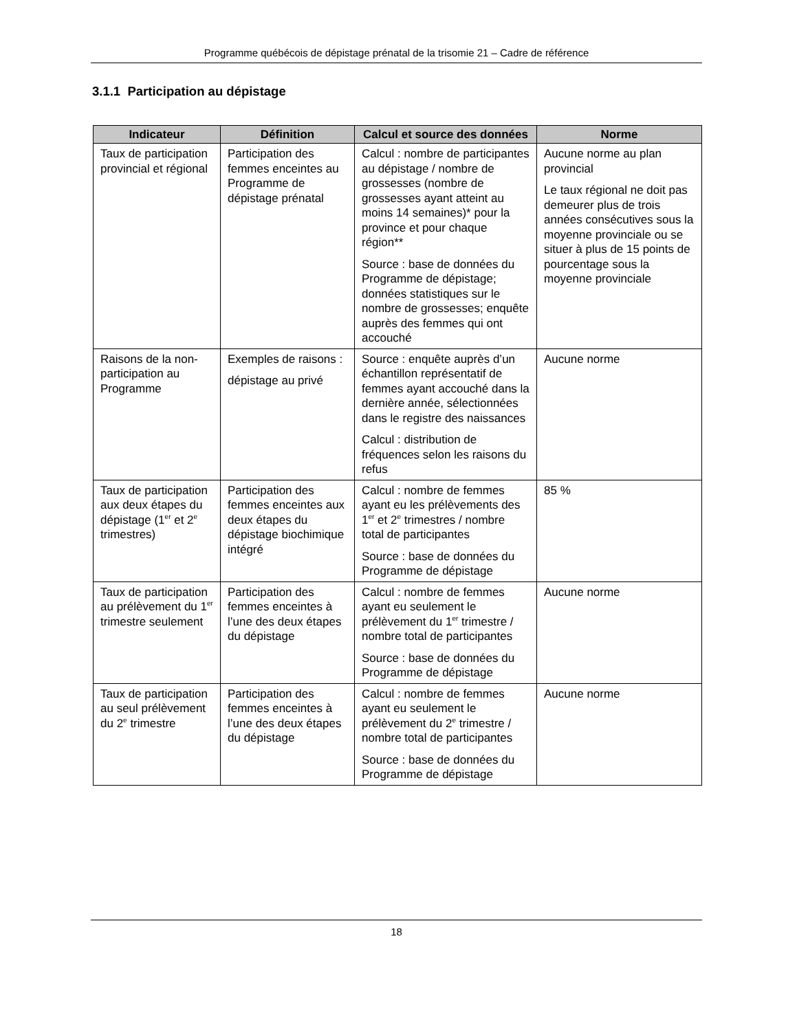Programme québécois de dépistage prénatal de la trisomie 21 – Cadre de référence
3.1.1 Participation au dépistage
| Indicateur | Définition | Calcul et source des données | Norme |
| --- | --- | --- | --- |
| Taux de participation provincial et régional | Participation des femmes enceintes au Programme de dépistage prénatal | Calcul : nombre de participantes au dépistage / nombre de grossesses (nombre de grossesses ayant atteint au moins 14 semaines)* pour la province et pour chaque région** Source : base de données du Programme de dépistage; données statistiques sur le nombre de grossesses; enquête auprès des femmes qui ont accouché | Aucune norme au plan provincial Le taux régional ne doit pas demeurer plus de trois années consécutives sous la moyenne provinciale ou se situer à plus de 15 points de pourcentage sous la moyenne provinciale |
| Raisons de la non-participation au Programme | Exemples de raisons : dépistage au privé | Source : enquête auprès d’un échantillon représentatif de femmes ayant accouché dans la dernière année, sélectionnées dans le registre des naissances Calcul : distribution de fréquences selon les raisons du refus | Aucune norme |
| Taux de participation aux deux étapes du dépistage (1<sup>er</sup> et 2<sup>e</sup> trimestres) | Participation des femmes enceintes aux deux étapes du dépistage biochimique intégré | Calcul : nombre de femmes ayant eu les prélèvements des 1<sup>er</sup> et 2<sup>e</sup> trimestres / nombre total de participantes Source : base de données du Programme de dépistage | 85 % |
| Taux de participation au prélèvement du 1<sup>er</sup> trimestre seulement | Participation des femmes enceintes à l’une des deux étapes du dépistage | Calcul : nombre de femmes ayant eu seulement le prélèvement du 1<sup>er</sup> trimestre / nombre total de participantes Source : base de données du Programme de dépistage | Aucune norme |
| Taux de participation au seul prélèvement du 2<sup>e</sup> trimestre | Participation des femmes enceintes à l’une des deux étapes du dépistage | Calcul : nombre de femmes ayant eu seulement le prélèvement du 2<sup>e</sup> trimestre / nombre total de participantes Source : base de données du Programme de dépistage | Aucune norme |
18